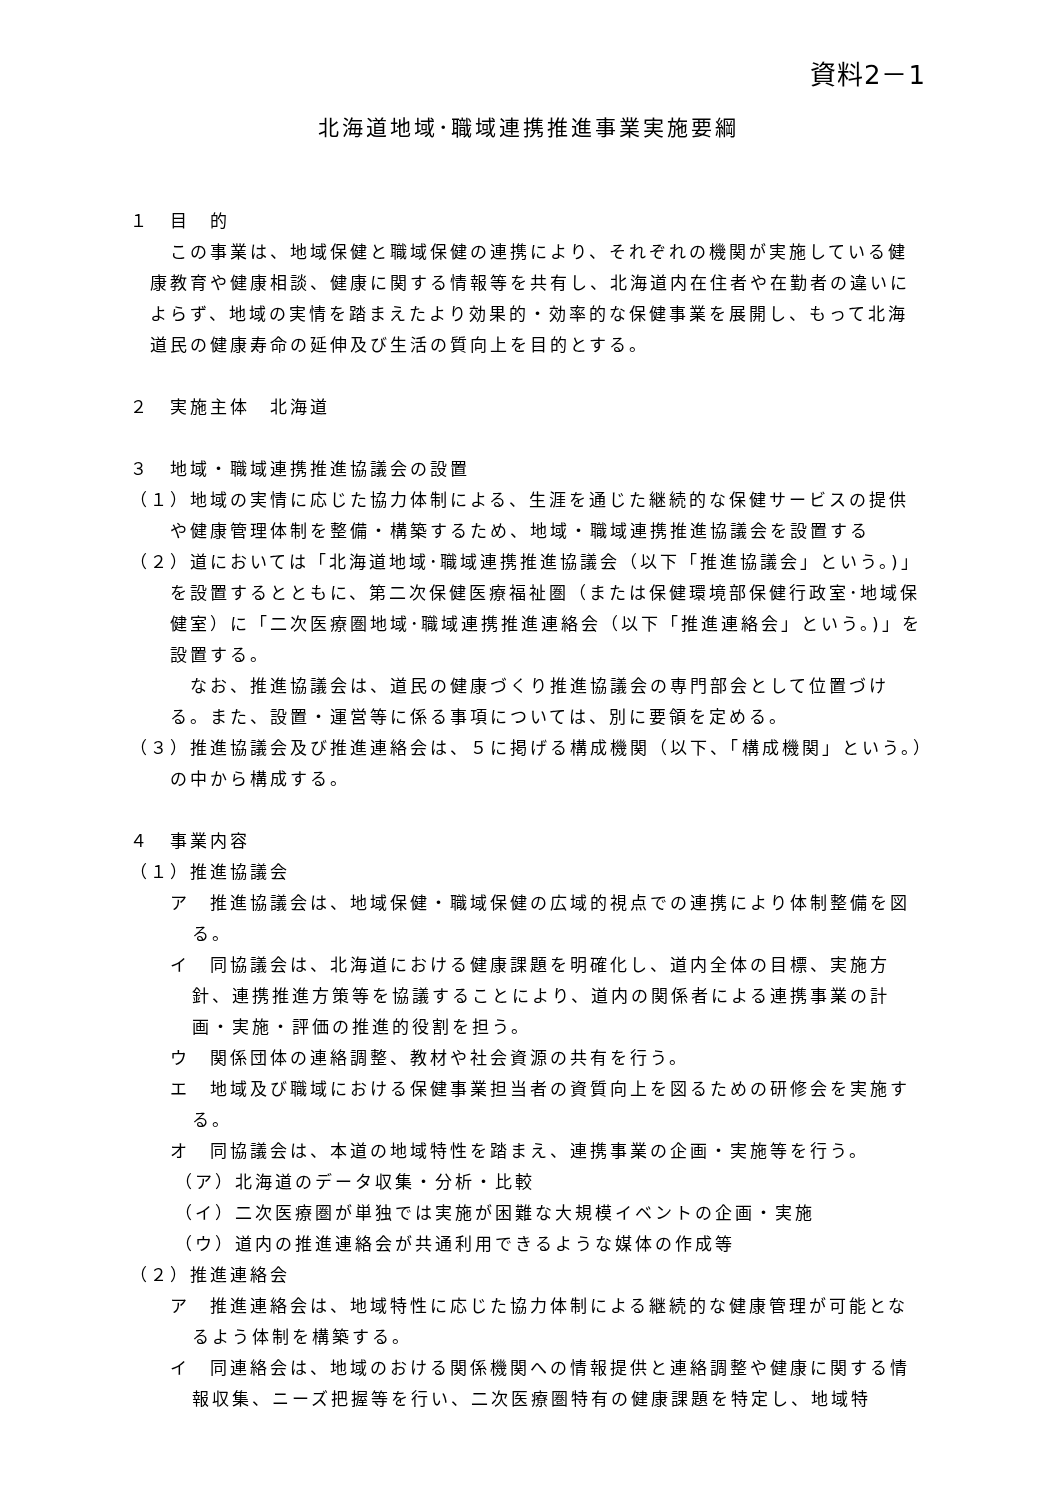資料2－1
北海道地域･職域連携推進事業実施要綱
１　目　的
この事業は、地域保健と職域保健の連携により、それぞれの機関が実施している健康教育や健康相談、健康に関する情報等を共有し、北海道内在住者や在勤者の違いによらず、地域の実情を踏まえたより効果的・効率的な保健事業を展開し、もって北海道民の健康寿命の延伸及び生活の質向上を目的とする。
２　実施主体　北海道
３　地域・職域連携推進協議会の設置
（１）地域の実情に応じた協力体制による、生涯を通じた継続的な保健サービスの提供や健康管理体制を整備・構築するため、地域・職域連携推進協議会を設置する
（２）道においては「北海道地域･職域連携推進協議会（以下「推進協議会」という。)」を設置するとともに、第二次保健医療福祉圏（または保健環境部保健行政室･地域保健室）に「二次医療圏地域･職域連携推進連絡会（以下「推進連絡会」という。)」を設置する。
なお、推進協議会は、道民の健康づくり推進協議会の専門部会として位置づける。また、設置・運営等に係る事項については、別に要領を定める。
（３）推進協議会及び推進連絡会は、５に掲げる構成機関（以下、「構成機関」という。）の中から構成する。
４　事業内容
（１）推進協議会
ア　推進協議会は、地域保健・職域保健の広域的視点での連携により体制整備を図る。
イ　同協議会は、北海道における健康課題を明確化し、道内全体の目標、実施方針、連携推進方策等を協議することにより、道内の関係者による連携事業の計画・実施・評価の推進的役割を担う。
ウ　関係団体の連絡調整、教材や社会資源の共有を行う。
エ　地域及び職域における保健事業担当者の資質向上を図るための研修会を実施する。
オ　同協議会は、本道の地域特性を踏まえ、連携事業の企画・実施等を行う。
（ア）北海道のデータ収集・分析・比較
（イ）二次医療圏が単独では実施が困難な大規模イベントの企画・実施
（ウ）道内の推進連絡会が共通利用できるような媒体の作成等
（２）推進連絡会
ア　推進連絡会は、地域特性に応じた協力体制による継続的な健康管理が可能となるよう体制を構築する。
イ　同連絡会は、地域のおける関係機関への情報提供と連絡調整や健康に関する情報収集、ニーズ把握等を行い、二次医療圏特有の健康課題を特定し、地域特